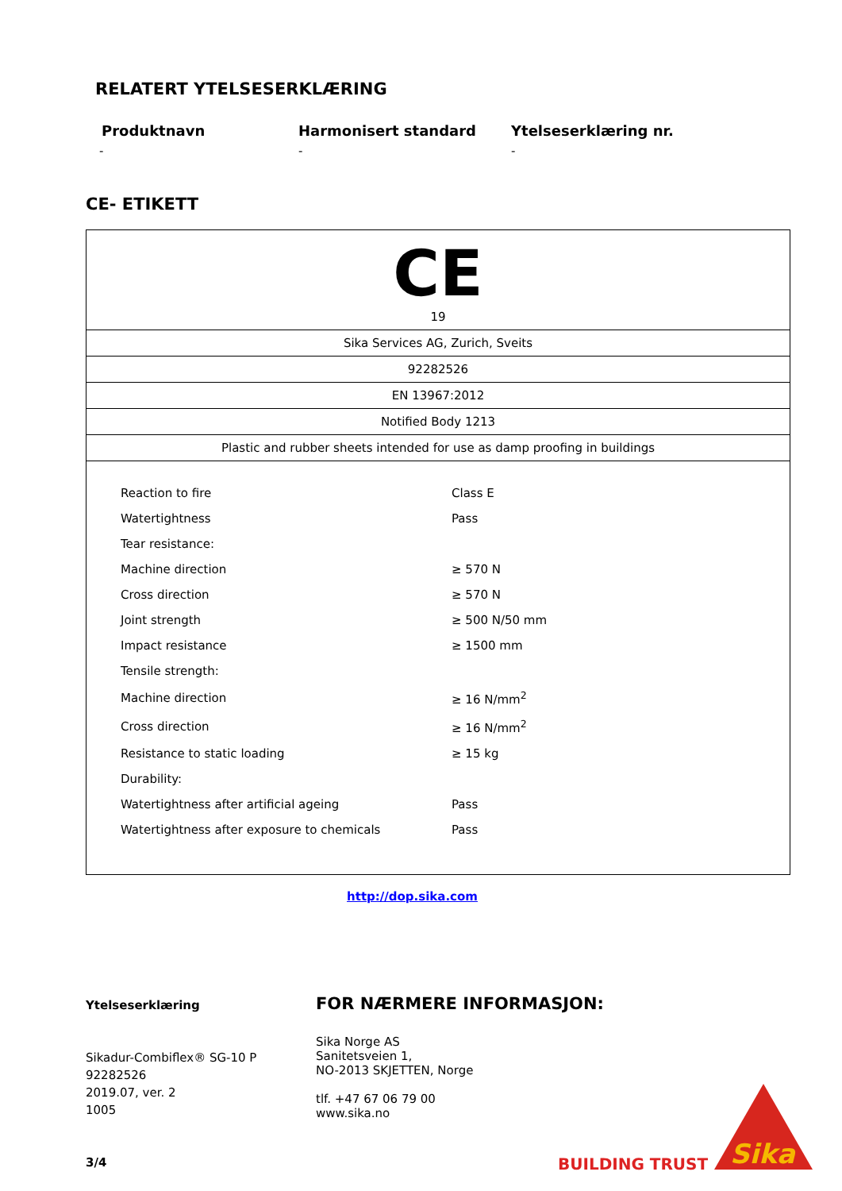RELATERT YTELSESERKLÆRING
Produktnavn Harmonisert standard Ytelseserklæring nr.
- - -
CE- ETIKETT
| CE 19 |
| Sika Services AG, Zurich, Sveits |
| 92282526 |
| EN 13967:2012 |
| Notified Body 1213 |
| Plastic and rubber sheets intended for use as damp proofing in buildings |
| / Reaction to fire / Class E / / Watertightness / Pass / / Tear resistance: / / / Machine direction / ≥ 570 N / / Cross direction / ≥ 570 N / / Joint strength / ≥ 500 N/50 mm / / Impact resistance / ≥ 1500 mm / / Tensile strength: / / / Machine direction / ≥ 16 N/mm<sup>2</sup> / / Cross direction / ≥ 16 N/mm<sup>2</sup> / / Resistance to static loading / ≥ 15 kg / / Durability: / / / Watertightness after artificial ageing / Pass / / Watertightness after exposure to chemicals / Pass / |
http://dop.sika.com
Ytelseserklæring
Sikadur-Combiflex® SG-10 P
92282526
2019.07, ver. 2
1005
3/4
FOR NÆRMERE INFORMASJON:
Sika Norge AS
Sanitetsveien 1,
NO-2013 SKJETTEN, Norge
tlf. +47 67 06 79 00
www.sika.no
BUILDING TRUST
Sika